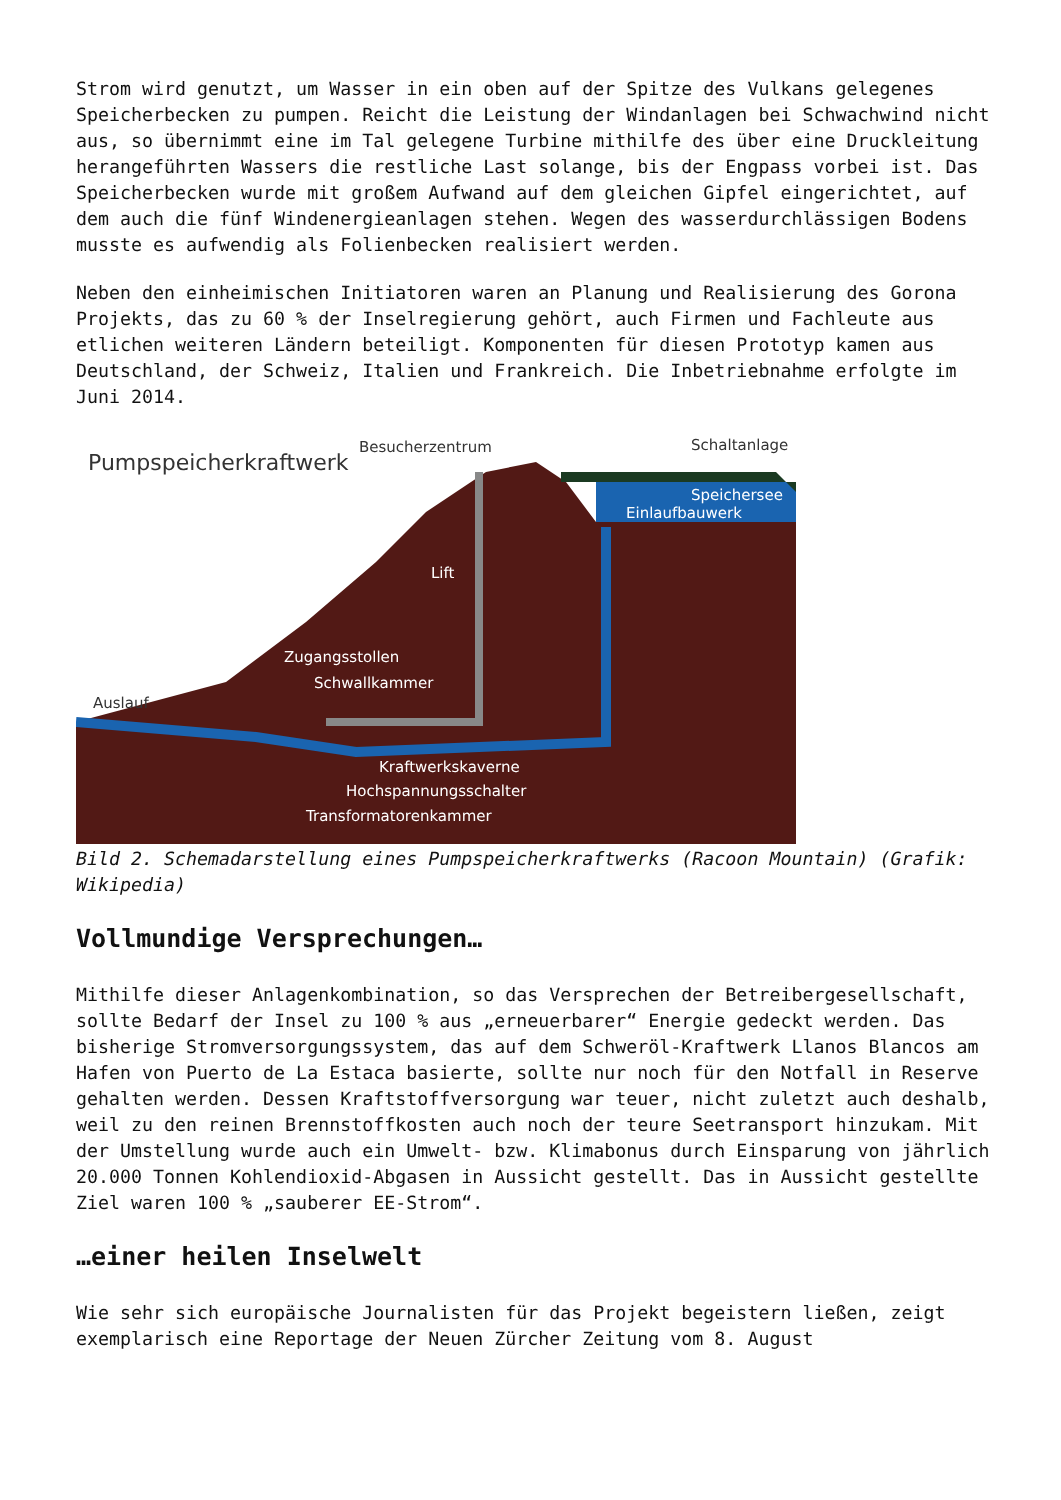Strom wird genutzt, um Wasser in ein oben auf der Spitze des Vulkans gelegenes Speicherbecken zu pumpen. Reicht die Leistung der Windanlagen bei Schwachwind nicht aus, so übernimmt eine im Tal gelegene Turbine mithilfe des über eine Druckleitung herangeführten Wassers die restliche Last solange, bis der Engpass vorbei ist. Das Speicherbecken wurde mit großem Aufwand auf dem gleichen Gipfel eingerichtet, auf dem auch die fünf Windenergieanlagen stehen. Wegen des wasserdurchlässigen Bodens musste es aufwendig als Folienbecken realisiert werden.
Neben den einheimischen Initiatoren waren an Planung und Realisierung des Gorona Projekts, das zu 60 % der Inselregierung gehört, auch Firmen und Fachleute aus etlichen weiteren Ländern beteiligt. Komponenten für diesen Prototyp kamen aus Deutschland, der Schweiz, Italien und Frankreich. Die Inbetriebnahme erfolgte im Juni 2014.
Pumpspeicherkraftwerk
Besucherzentrum
Schaltanlage
Speichersee
Einlaufbauwerk
Lift
Zugangsstollen
Schwallkammer
Auslauf
Kraftwerkskaverne
Hochspannungsschalter
Transformatorenkammer
Bild 2. Schemadarstellung eines Pumpspeicherkraftwerks (Racoon Mountain) (Grafik: Wikipedia)
Vollmundige Versprechungen…
Mithilfe dieser Anlagenkombination, so das Versprechen der Betreibergesellschaft, sollte Bedarf der Insel zu 100 % aus „erneuerbarer“ Energie gedeckt werden. Das bisherige Stromversorgungssystem, das auf dem Schweröl-Kraftwerk Llanos Blancos am Hafen von Puerto de La Estaca basierte, sollte nur noch für den Notfall in Reserve gehalten werden. Dessen Kraftstoffversorgung war teuer, nicht zuletzt auch deshalb, weil zu den reinen Brennstoffkosten auch noch der teure Seetransport hinzukam. Mit der Umstellung wurde auch ein Umwelt- bzw. Klimabonus durch Einsparung von jährlich 20.000 Tonnen Kohlendioxid-Abgasen in Aussicht gestellt. Das in Aussicht gestellte Ziel waren 100 % „sauberer EE-Strom“.
…einer heilen Inselwelt
Wie sehr sich europäische Journalisten für das Projekt begeistern ließen, zeigt exemplarisch eine Reportage der Neuen Zürcher Zeitung vom 8. August